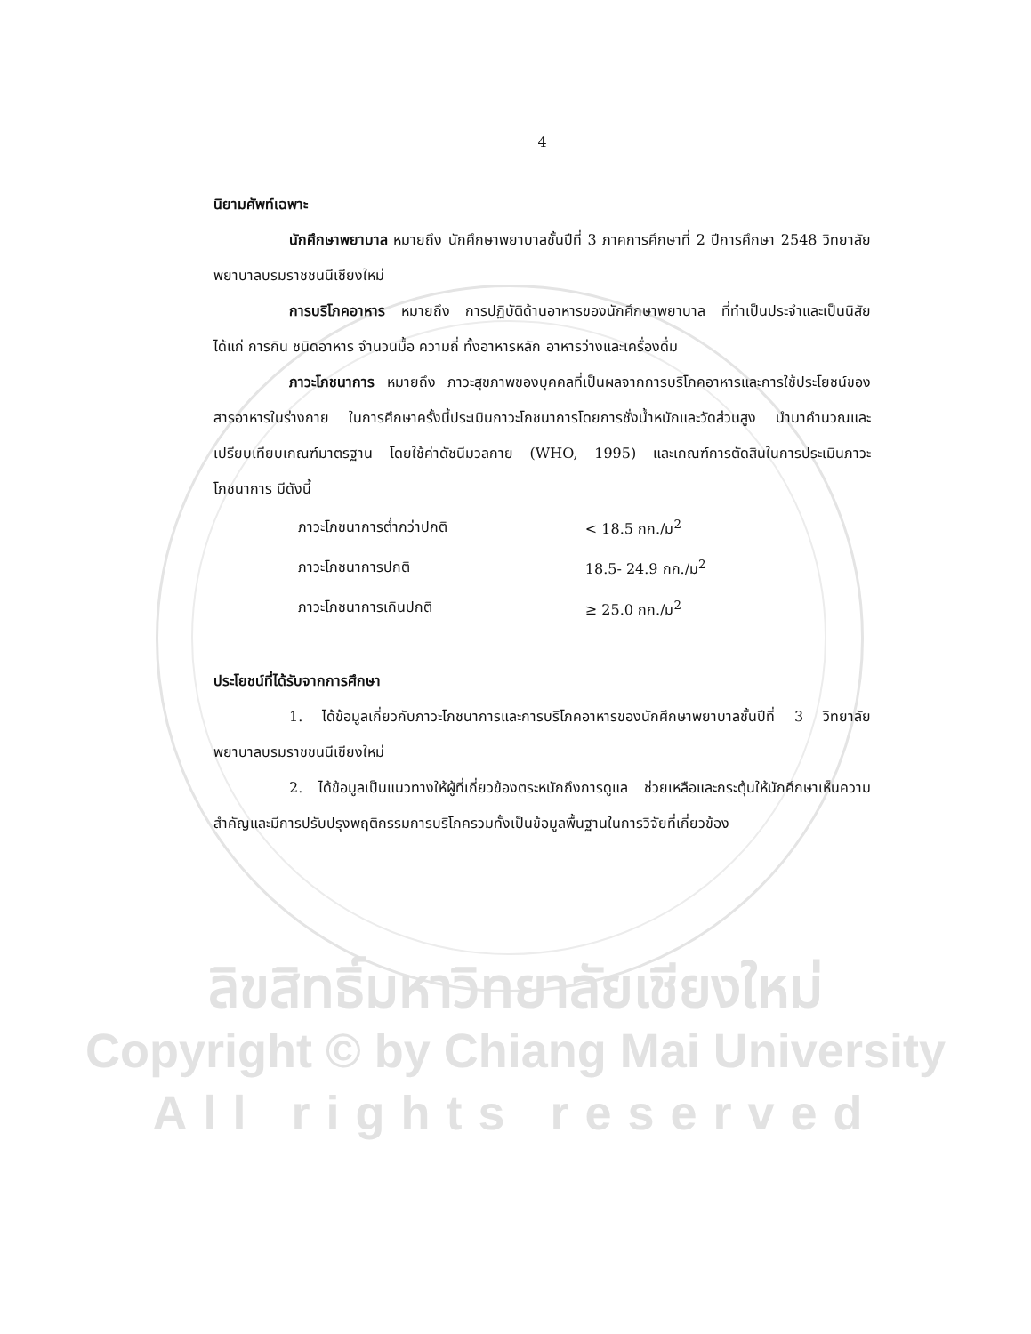4
นิยามศัพท์เฉพาะ
นักศึกษาพยาบาล หมายถึง นักศึกษาพยาบาลชั้นปีที่ 3 ภาคการศึกษาที่ 2 ปีการศึกษา 2548 วิทยาลัยพยาบาลบรมราชชนนีเชียงใหม่
การบริโภคอาหาร หมายถึง การปฏิบัติด้านอาหารของนักศึกษาพยาบาล ที่ทำเป็นประจำและเป็นนิสัย ได้แก่ การกิน ชนิดอาหาร จำนวนมื้อ ความถี่ ทั้งอาหารหลัก อาหารว่างและเครื่องดื่ม
ภาวะโภชนาการ หมายถึง ภาวะสุขภาพของบุคคลที่เป็นผลจากการบริโภคอาหารและการใช้ประโยชน์ของสารอาหารในร่างกาย ในการศึกษาครั้งนี้ประเมินภาวะโภชนาการโดยการชั่งน้ำหนักและวัดส่วนสูง นำมาคำนวณและเปรียบเทียบเกณฑ์มาตรฐาน โดยใช้ค่าดัชนีมวลกาย (WHO, 1995) และเกณฑ์การตัดสินในการประเมินภาวะโภชนาการ มีดังนี้
| ภาวะโภชนาการต่ำกว่าปกติ | < 18.5 กก./ม<sup>2</sup> |
| ภาวะโภชนาการปกติ | 18.5- 24.9 กก./ม<sup>2</sup> |
| ภาวะโภชนาการเกินปกติ | ≥ 25.0 กก./ม<sup>2</sup> |
ประโยชน์ที่ได้รับจากการศึกษา
1. ได้ข้อมูลเกี่ยวกับภาวะโภชนาการและการบริโภคอาหารของนักศึกษาพยาบาลชั้นปีที่ 3 วิทยาลัยพยาบาลบรมราชชนนีเชียงใหม่
2. ได้ข้อมูลเป็นแนวทางให้ผู้ที่เกี่ยวข้องตระหนักถึงการดูแล ช่วยเหลือและกระตุ้นให้นักศึกษาเห็นความสำคัญและมีการปรับปรุงพฤติกรรมการบริโภครวมทั้งเป็นข้อมูลพื้นฐานในการวิจัยที่เกี่ยวข้อง
ลิขสิทธิ์มหาวิทยาลัยเชียงใหม่
Copyright © by Chiang Mai University
All rights reserved